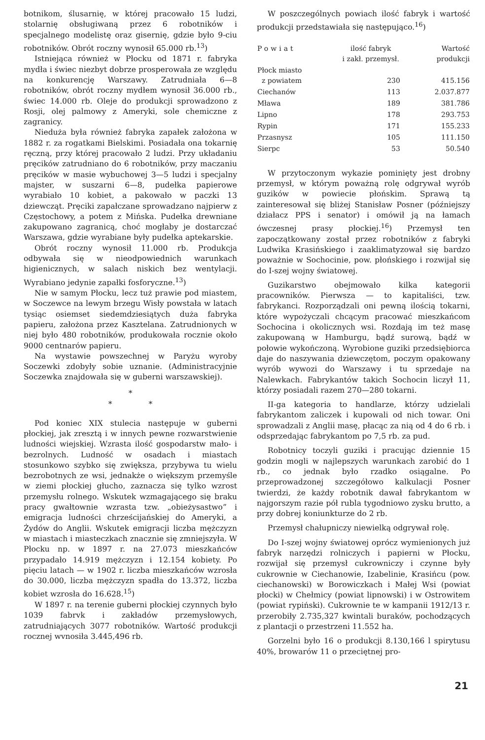botnikom, ślusarnię, w której pracowało 15 ludzi, stolarnię obsługiwaną przez 6 robotników i specjalnego modelistę oraz gisernię, gdzie było 9-ciu robotników. Obrót roczny wynosił 65.000 rb.<sup>13</sup>)
Istniejąca również w Płocku od 1871 r. fabryka mydła i świec niezbyt dobrze prosperowała ze względu na konkurencję Warszawy. Zatrudniała 6—8 robotników, obrót roczny mydłem wynosił 36.000 rb., świec 14.000 rb. Oleje do produkcji sprowadzono z Rosji, olej palmowy z Ameryki, sole chemiczne z zagranicy.
Nieduża była również fabryka zapałek założona w 1882 r. za rogatkami Bielskimi. Posiadała ona tokarnię ręczną, przy której pracowało 2 ludzi. Przy układaniu pręcików zatrudniano do 6 robotników, przy maczaniu pręcików w masie wybuchowej 3—5 ludzi i specjalny majster, w suszarni 6—8, pudełka papierowe wyrabiało 10 kobiet, a pakowało w paczki 13 dziewcząt. Pręciki zapałczane sprowadzano najpierw z Częstochowy, a potem z Mińska. Pudełka drewniane zakupowano zagranicą, choć mogłaby je dostarczać Warszawa, gdzie wyrabiane były pudełka aptekarskie.
Obrót roczny wynosił 11.000 rb. Produkcja odbywała się w nieodpowiednich warunkach higienicznych, w salach niskich bez wentylacji. Wyrabiano jedynie zapałki fosforyczne.<sup>13</sup>)
Nie w samym Płocku, lecz tuż prawie pod miastem, w Soczewce na lewym brzegu Wisły powstała w latach tysiąc osiemset siedemdziesiątych duża fabryka papieru, założona przez Kasztelana. Zatrudnionych w niej było 480 robotników, produkowała rocznie około 9000 centnarów papieru.
Na wystawie powszechnej w Paryżu wyroby Soczewki zdobyły sobie uznanie. (Administracyjnie Soczewka znajdowała się w guberni warszawskiej).
*
* *
Pod koniec XIX stulecia następuje w guberni płockiej, jak zresztą i w innych pewne rozwarstwienie ludności wiejskiej. Wzrasta ilość gospodarstw mało- i bezrolnych. Ludność w osadach i miastach stosunkowo szybko się zwiększa, przybywa tu wielu bezrobotnych ze wsi, jednakże o większym przemyśle w ziemi płockiej głucho, zaznacza się tylko wzrost przemysłu rolnego. Wskutek wzmagającego się braku pracy gwałtownie wzrasta tzw. „obieżysastwo” i emigracja ludności chrześcijańskiej do Ameryki, a Żydów do Anglii. Wskutek emigracji liczba mężczyzn w miastach i miasteczkach znacznie się zmniejszyła. W Płocku np. w 1897 r. na 27.073 mieszkańców przypadało 14.919 mężczyzn i 12.154 kobiety. Po pięciu latach — w 1902 r. liczba mieszkańców wzrosła do 30.000, liczba mężczyzn spadła do 13.372, liczba kobiet wzrosła do 16.628.<sup>15</sup>)
W 1897 r. na terenie guberni płockiej czynnych było 1039 fabrvk i zakładów przemysłowych, zatrudniających 3077 robotników. Wartość produkcji rocznej wvnosiła 3.445,496 rb.
W poszczególnych powiach ilość fabryk i wartość produkcji przedstawiała się następująco.<sup>16</sup>)
| Powiat | ilość fabryk i zakł. przemysł. | Wartość produkcji |
| --- | --- | --- |
| Płock miasto z powiatem | 230 | 415.156 |
| Ciechanów | 113 | 2.037.877 |
| Mława | 189 | 381.786 |
| Lipno | 178 | 293.753 |
| Rypin | 171 | 155.233 |
| Przasnysz | 105 | 111.150 |
| Sierpc | 53 | 50.540 |
W przytoczonym wykazie pominięty jest drobny przemysł, w którym poważną rolę odgrywał wyrób guzików w powiecie płońskim. Sprawą tą zainteresował się bliżej Stanisław Posner (późniejszy działacz PPS i senator) i omówił ją na łamach ówczesnej prasy płockiej.<sup>16</sup>) Przemysł ten zapoczątkowany został przez robotników z fabryki Ludwika Krasińskiego i zaaklimatyzował się bardzo poważnie w Sochocinie, pow. płońskiego i rozwijał się do I-szej wojny światowej.
Guzikarstwo obejmowało kilka kategorii pracowników. Pierwsza — to kapitaliści, tzw. fabrykanci. Rozporządzali oni pewną ilością tokarni, które wypożyczali chcącym pracować mieszkańcom Sochocina i okolicznych wsi. Rozdają im też masę zakupowaną w Hamburgu, bądź surową, bądź w połowie wykończoną. Wyrobione guziki przedsiębiorca daje do naszywania dziewczętom, poczym opakowany wyrób wywozi do Warszawy i tu sprzedaje na Nalewkach. Fabrykantów takich Sochocin liczył 11, którzy posiadali razem 270—280 tokarni.
II-ga kategoria to handlarze, którzy udzielali fabrykantom zaliczek i kupowali od nich towar. Oni sprowadzali z Anglii masę, płacąc za nią od 4 do 6 rb. i odsprzedając fabrykantom po 7,5 rb. za pud.
Robotnicy toczyli guziki i pracując dziennie 15 godzin mogli w najlepszych warunkach zarobić do 1 rb., co jednak było rzadko osiągalne. Po przeprowadzonej szczegółowo kalkulacji Posner twierdzi, że każdy robotnik dawał fabrykantom w najgorszym razie pół rubla tygodniowo zysku brutto, a przy dobrej koniunkturze do 2 rb.
Przemysł chałupniczy niewielką odgrywał rolę.
Do I-szej wojny światowej oprócz wymienionych już fabryk narzędzi rolniczych i papierni w Płocku, rozwijał się przemysł cukrowniczy i czynne były cukrownie w Ciechanowie, Izabelinie, Krasińcu (pow. ciechanowski) w Borowiczkach i Małej Wsi (powiat płocki) w Chełmicy (powiat lipnowski) i w Ostrowitem (powiat rypiński). Cukrownie te w kampanii 1912/13 r. przerobiły 2.735,327 kwintali buraków, pochodzących z plantacji o przestrzeni 11.552 ha.
Gorzelni było 16 o produkcji 8.130,166 l spirytusu 40%, browarów 11 o przeciętnej pro-
21